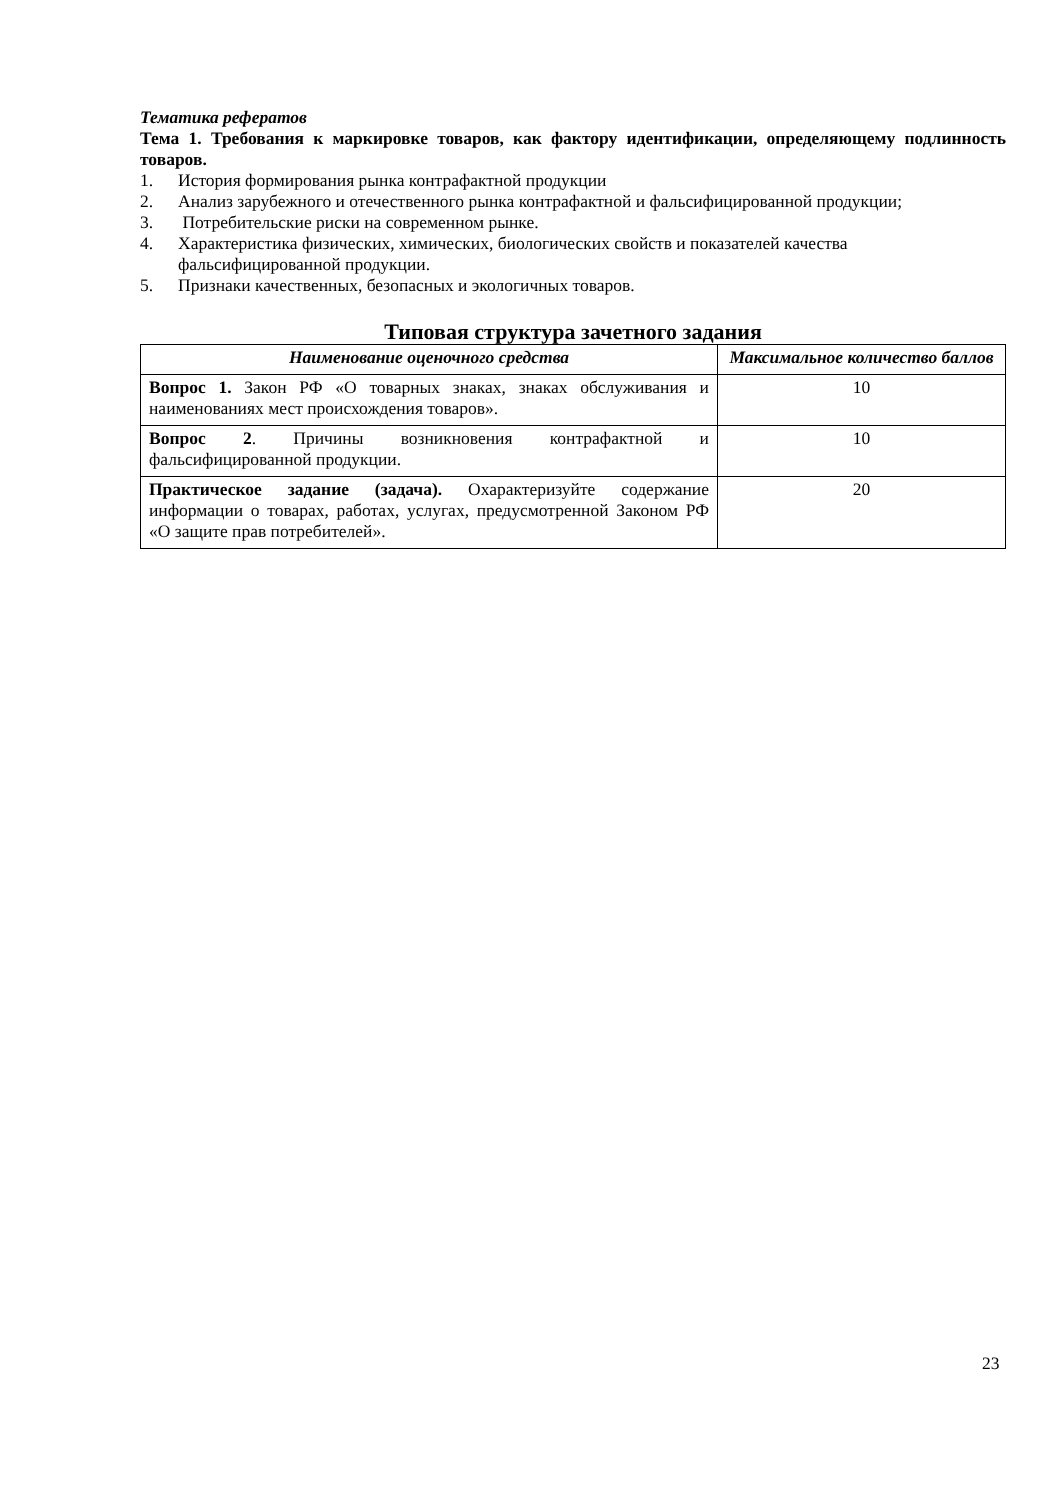Тематика рефератов
Тема 1. Требования к маркировке товаров, как фактору идентификации, определяющему подлинность товаров.
1. История формирования рынка контрафактной продукции
2. Анализ зарубежного и отечественного рынка контрафактной и фальсифицированной продукции;
3. Потребительские риски на современном рынке.
4. Характеристика физических, химических, биологических свойств и показателей качества фальсифицированной продукции.
5. Признаки качественных, безопасных и экологичных товаров.
Типовая структура зачетного задания
| Наименование оценочного средства | Максимальное количество баллов |
| --- | --- |
| Вопрос 1. Закон РФ «О товарных знаках, знаках обслуживания и наименованиях мест происхождения товаров». | 10 |
| Вопрос 2 . Причины возникновения контрафактной и фальсифицированной продукции. | 10 |
| Практическое задание (задача). Охарактеризуйте содержание информации о товарах, работах, услугах, предусмотренной Законом РФ «О защите прав потребителей». | 20 |
23